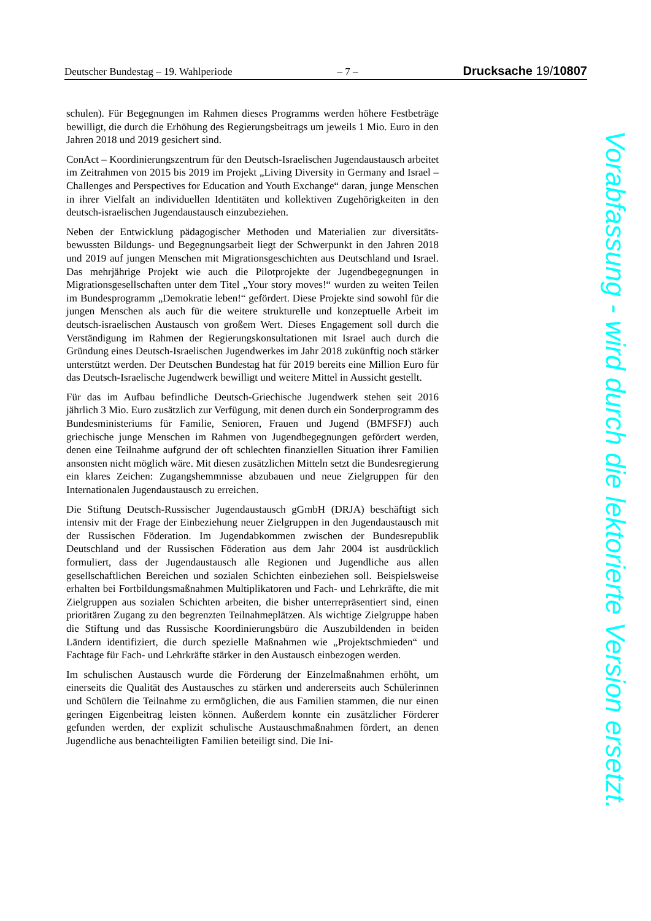Deutscher Bundestag – 19. Wahlperiode – 7 – Drucksache 19/10807
schulen). Für Begegnungen im Rahmen dieses Programms werden höhere Fest­beträge bewilligt, die durch die Erhöhung des Regierungsbeitrags um jeweils 1 Mio. Euro in den Jahren 2018 und 2019 gesichert sind.
ConAct – Koordinierungszentrum für den Deutsch-Israelischen Jugendaustausch arbeitet im Zeitrahmen von 2015 bis 2019 im Projekt „Living Diversity in Ger­many and Israel – Challenges and Perspectives for Education and Youth Exchange“ daran, junge Menschen in ihrer Vielfalt an individuellen Identitäten und kollektiven Zugehörigkeiten in den deutsch-israelischen Jugendaustausch einzubeziehen.
Neben der Entwicklung pädagogischer Methoden und Materialien zur diversitäts­bewussten Bildungs- und Begegnungsarbeit liegt der Schwerpunkt in den Jahren 2018 und 2019 auf jungen Menschen mit Migrationsgeschichten aus Deutschland und Israel. Das mehrjährige Projekt wie auch die Pilotprojekte der Jugendbegeg­nungen in Migrationsgesellschaften unter dem Titel „Your story moves!“ wurden zu weiten Teilen im Bundesprogramm „Demokratie leben!“ gefördert. Diese Pro­jekte sind sowohl für die jungen Menschen als auch für die weitere strukturelle und konzeptuelle Arbeit im deutsch-israelischen Austausch von großem Wert. Dieses Engagement soll durch die Verständigung im Rahmen der Regierungs­konsultationen mit Israel auch durch die Gründung eines Deutsch-Israelischen Jugendwerkes im Jahr 2018 zukünftig noch stärker unterstützt werden. Der Deut­schen Bundestag hat für 2019 bereits eine Million Euro für das Deutsch-Israeli­sche Jugendwerk bewilligt und weitere Mittel in Aussicht gestellt.
Für das im Aufbau befindliche Deutsch-Griechische Jugendwerk stehen seit 2016 jährlich 3 Mio. Euro zusätzlich zur Verfügung, mit denen durch ein Sonderpro­gramm des Bundesministeriums für Familie, Senioren, Frauen und Jugend (BMFSFJ) auch griechische junge Menschen im Rahmen von Jugendbegegnun­gen gefördert werden, denen eine Teilnahme aufgrund der oft schlechten finanzi­ellen Situation ihrer Familien ansonsten nicht möglich wäre. Mit diesen zusätzli­chen Mitteln setzt die Bundesregierung ein klares Zeichen: Zugangshemmnisse abzubauen und neue Zielgruppen für den Internationalen Jugendaustausch zu er­reichen.
Die Stiftung Deutsch-Russischer Jugendaustausch gGmbH (DRJA) beschäftigt sich intensiv mit der Frage der Einbeziehung neuer Zielgruppen in den Jugend­austausch mit der Russischen Föderation. Im Jugendabkommen zwischen der Bundesrepublik Deutschland und der Russischen Föderation aus dem Jahr 2004 ist ausdrücklich formuliert, dass der Jugendaustausch alle Regionen und Jugend­liche aus allen gesellschaftlichen Bereichen und sozialen Schichten einbeziehen soll. Beispielsweise erhalten bei Fortbildungsmaßnahmen Multiplikatoren und Fach- und Lehrkräfte, die mit Zielgruppen aus sozialen Schichten arbeiten, die bisher unterrepräsentiert sind, einen prioritären Zugang zu den begrenzten Teil­nahmeplätzen. Als wichtige Zielgruppe haben die Stiftung und das Russische Ko­ordinierungsbüro die Auszubildenden in beiden Ländern identifiziert, die durch spezielle Maßnahmen wie „Projektschmieden“ und Fachtage für Fach- und Lehr­kräfte stärker in den Austausch einbezogen werden.
Im schulischen Austausch wurde die Förderung der Einzelmaßnahmen erhöht, um einerseits die Qualität des Austausches zu stärken und andererseits auch Schü­lerinnen und Schülern die Teilnahme zu ermöglichen, die aus Familien stammen, die nur einen geringen Eigenbeitrag leisten können. Außerdem konnte ein zusätz­licher Förderer gefunden werden, der explizit schulische Austauschmaßnahmen fördert, an denen Jugendliche aus benachteiligten Familien beteiligt sind. Die Ini-
Vorabfassung - wird durch die lektorierte Version ersetzt.